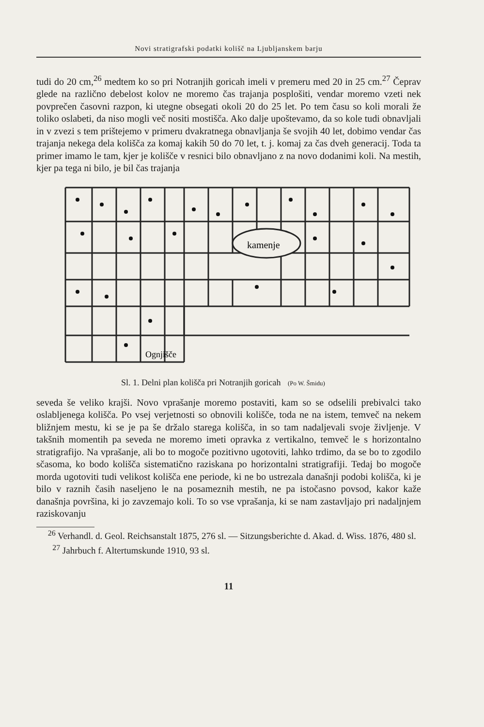Novi stratigrafski podatki kolišč na Ljubljanskem barju
tudi do 20 cm,<sup>26</sup> medtem ko so pri Notranjih goricah imeli v premeru med 20 in 25 cm.<sup>27</sup> Čeprav glede na različno debelost kolov ne moremo čas trajanja posplošiti, vendar moremo vzeti nek povprečen časovni razpon, ki utegne obsegati okoli 20 do 25 let. Po tem času so koli morali že toliko oslabeti, da niso mogli več nositi mostišča. Ako dalje upoštevamo, da so kole tudi obnavljali in v zvezi s tem prištejemo v primeru dvakratnega obnavljanja še svojih 40 let, dobimo vendar čas trajanja nekega dela kolišča za komaj kakih 50 do 70 let, t. j. komaj za čas dveh generacij. Toda ta primer imamo le tam, kjer je kolišče v resnici bilo obnavljano z na novo dodanimi koli. Na mestih, kjer pa tega ni bilo, je bil čas trajanja
kamenje
Ognjišče
Sl. 1. Delni plan kolišča pri Notranjih goricah (Po W. Šmidu)
seveda še veliko krajši. Novo vprašanje moremo postaviti, kam so se odselili prebivalci tako oslabljenega kolišča. Po vsej verjetnosti so obnovili kolišče, toda ne na istem, temveč na nekem bližnjem mestu, ki se je pa še držalo starega kolišča, in so tam nadaljevali svoje življenje. V takšnih momentih pa seveda ne moremo imeti opravka z vertikalno, temveč le s horizontalno stratigrafijo. Na vprašanje, ali bo to mogoče pozitivno ugotoviti, lahko trdimo, da se bo to zgodilo sčasoma, ko bodo kolišča sistematično raziskana po horizontalni stratigrafiji. Tedaj bo mogoče morda ugotoviti tudi velikost kolišča ene periode, ki ne bo ustrezala današnji podobi kolišča, ki je bilo v raznih časih naseljeno le na posameznih mestih, ne pa istočasno povsod, kakor kaže današnja površina, ki jo zavzemajo koli. To so vse vprašanja, ki se nam zastavljajo pri nadaljnjem raziskovanju
<sup>26</sup> Verhandl. d. Geol. Reichsanstalt 1875, 276 sl. — Sitzungsberichte d. Akad. d. Wiss. 1876, 480 sl.
<sup>27</sup> Jahrbuch f. Altertumskunde 1910, 93 sl.
11